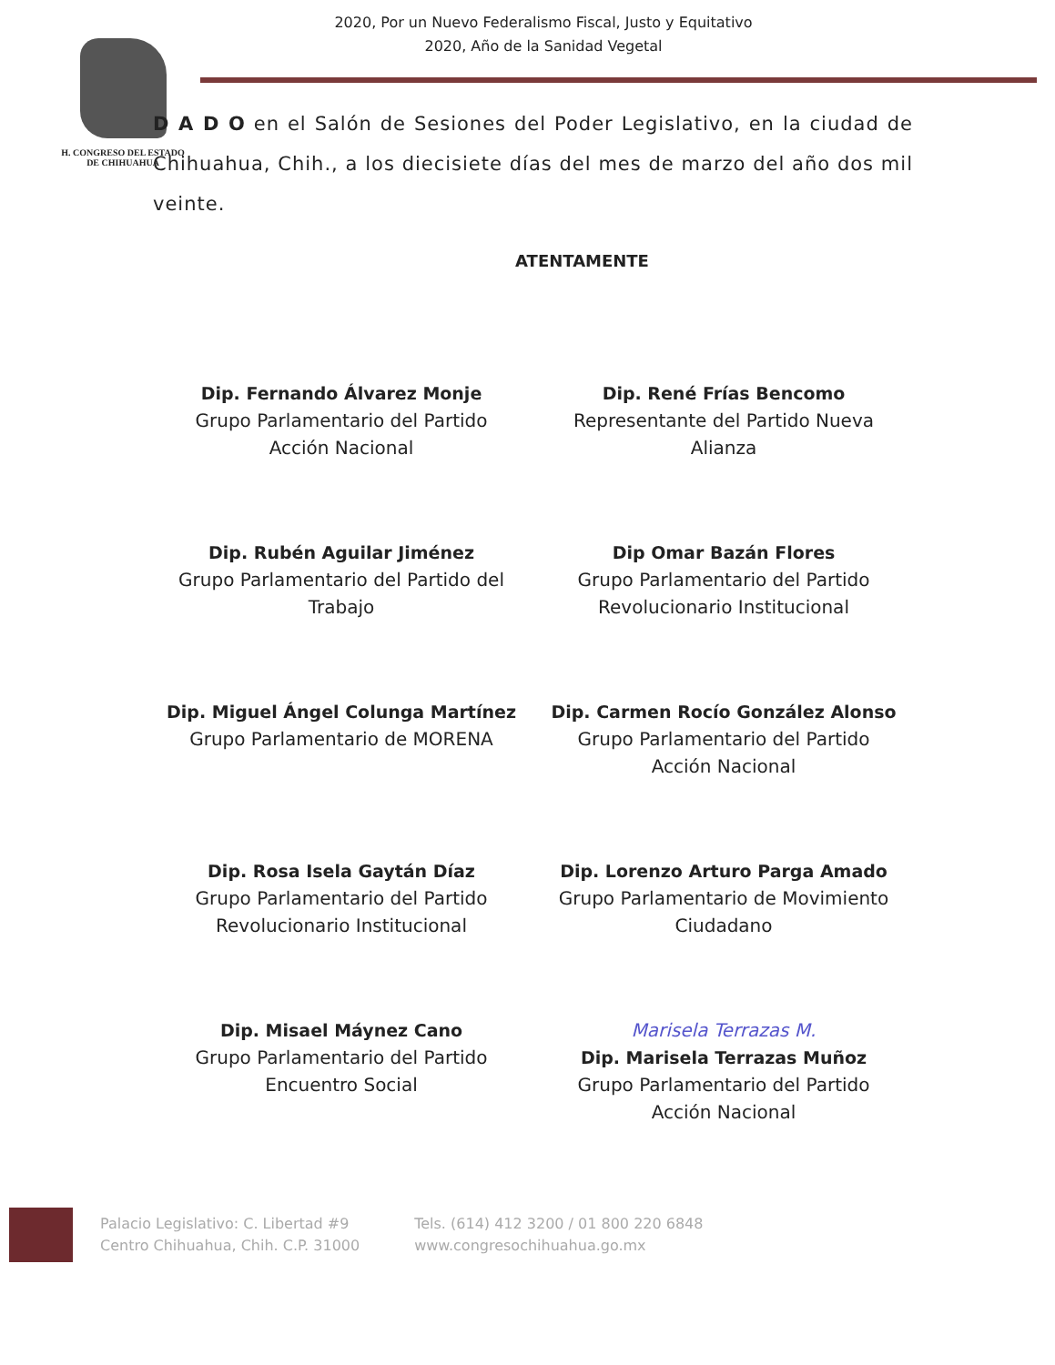H. CONGRESO DEL ESTADO
DE CHIHUAHUA
2020, Por un Nuevo Federalismo Fiscal, Justo y Equitativo
2020, Año de la Sanidad Vegetal
D A D O en el Salón de Sesiones del Poder Legislativo, en la ciudad de Chihuahua, Chih., a los diecisiete días del mes de marzo del año dos mil veinte.
ATENTAMENTE
Dip. Fernando Álvarez Monje
Grupo Parlamentario del Partido
Acción Nacional
Dip. René Frías Bencomo
Representante del Partido Nueva
Alianza
Dip. Rubén Aguilar Jiménez
Grupo Parlamentario del Partido del
Trabajo
Dip Omar Bazán Flores
Grupo Parlamentario del Partido
Revolucionario Institucional
Dip. Miguel Ángel Colunga Martínez
Grupo Parlamentario de MORENA
Dip. Carmen Rocío González Alonso
Grupo Parlamentario del Partido
Acción Nacional
Dip. Rosa Isela Gaytán Díaz
Grupo Parlamentario del Partido
Revolucionario Institucional
Dip. Lorenzo Arturo Parga Amado
Grupo Parlamentario de Movimiento
Ciudadano
Dip. Misael Máynez Cano
Grupo Parlamentario del Partido
Encuentro Social
Marisela Terrazas M.
Dip. Marisela Terrazas Muñoz
Grupo Parlamentario del Partido
Acción Nacional
Palacio Legislativo: C. Libertad #9
Centro Chihuahua, Chih. C.P. 31000
Tels. (614) 412 3200 / 01 800 220 6848
www.congresochihuahua.go.mx